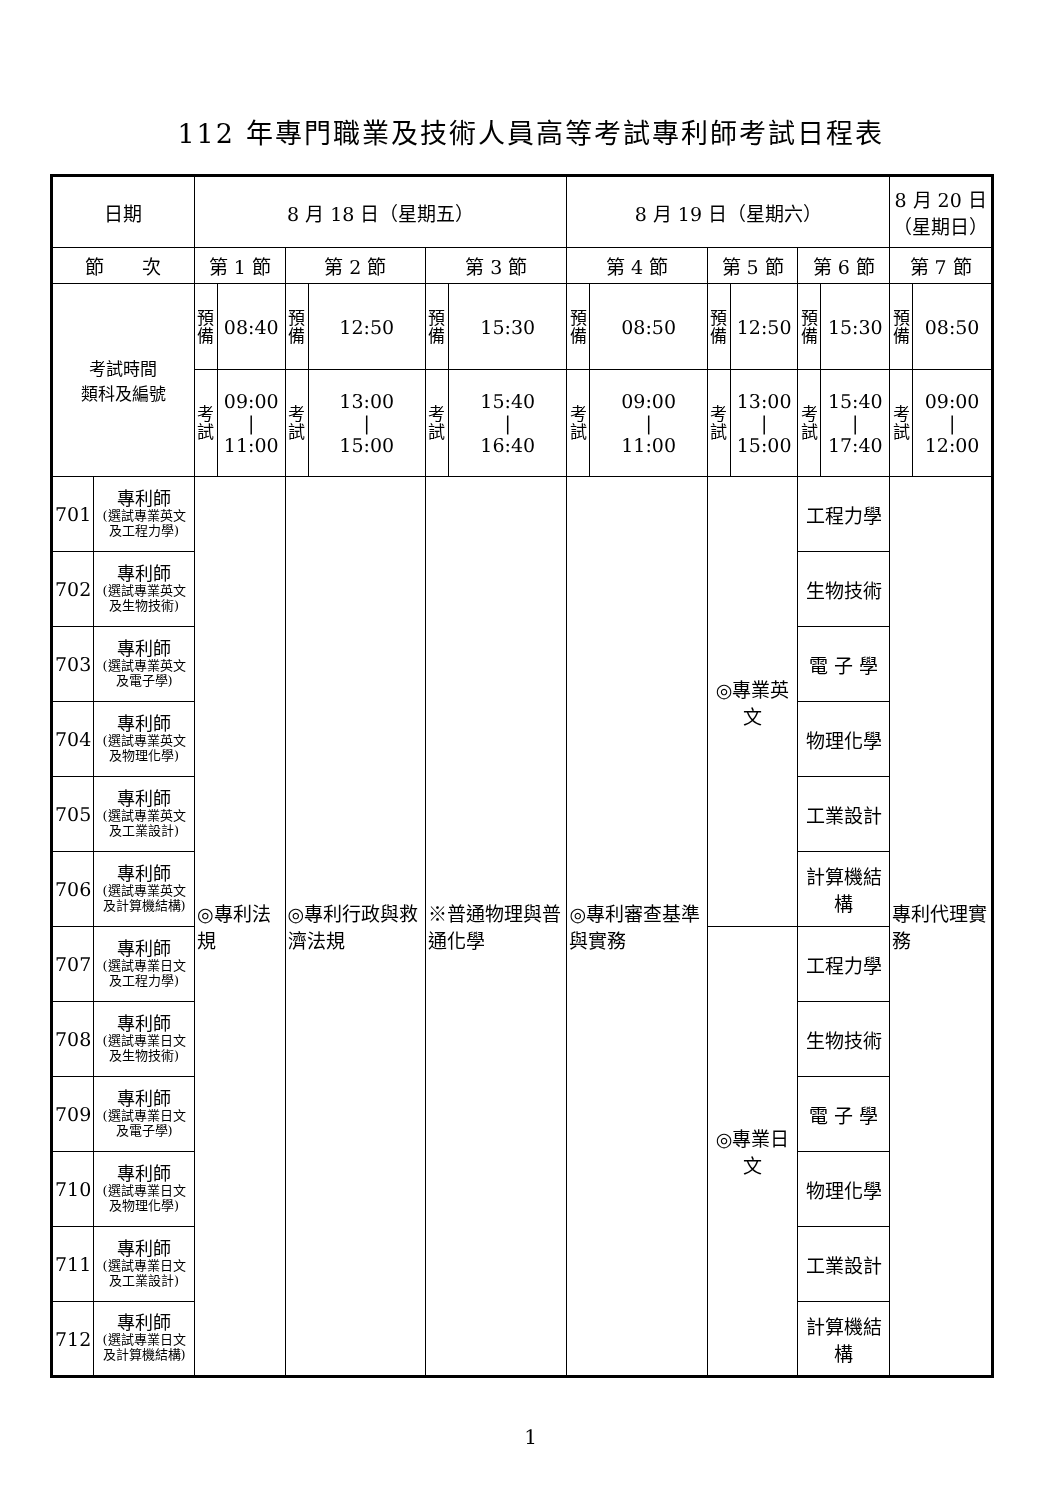112 年專門職業及技術人員高等考試專利師考試日程表
| 日期 | | 8 月 18 日（星期五） | | | | | | 8 月 19 日（星期六） | | | | | | 8 月 20 日 （星期日） | |
| --- | --- | --- | --- | --- | --- | --- | --- | --- | --- | --- | --- | --- | --- | --- | --- |
| 節 次 | | 第 1 節 | | 第 2 節 | | 第 3 節 | | 第 4 節 | | 第 5 節 | | 第 6 節 | | 第 7 節 | |
| 考試時間 類科及編號 | | 預備 | 08:40 | 預備 | 12:50 | 預備 | 15:30 | 預備 | 08:50 | 預備 | 12:50 | 預備 | 15:30 | 預備 | 08:50 |
| | | 考試 | 09:00 / 11:00 | 考試 | 13:00 / 15:00 | 考試 | 15:40 / 16:40 | 考試 | 09:00 / 11:00 | 考試 | 13:00 / 15:00 | 考試 | 15:40 / 17:40 | 考試 | 09:00 / 12:00 |
| 701 | 專利師 (選試專業英文及工程力學) | ◎專利法規 | | ◎專利行政與救濟法規 | | ※普通物理與普通化學 | | ◎專利審查基準與實務 | | ◎專業英文 | | 工程力學 | | 專利代理實務 | |
| 702 | 專利師 (選試專業英文及生物技術) | | | | | | | | | | | 生物技術 | | | |
| 703 | 專利師 (選試專業英文及電子學) | | | | | | | | | | | 電 子 學 | | | |
| 704 | 專利師 (選試專業英文及物理化學) | | | | | | | | | | | 物理化學 | | | |
| 705 | 專利師 (選試專業英文及工業設計) | | | | | | | | | | | 工業設計 | | | |
| 706 | 專利師 (選試專業英文及計算機結構) | | | | | | | | | | | 計算機結構 | | | |
| 707 | 專利師 (選試專業日文及工程力學) | | | | | | | | | ◎專業日文 | | 工程力學 | | | |
| 708 | 專利師 (選試專業日文及生物技術) | | | | | | | | | | | 生物技術 | | | |
| 709 | 專利師 (選試專業日文及電子學) | | | | | | | | | | | 電 子 學 | | | |
| 710 | 專利師 (選試專業日文及物理化學) | | | | | | | | | | | 物理化學 | | | |
| 711 | 專利師 (選試專業日文及工業設計) | | | | | | | | | | | 工業設計 | | | |
| 712 | 專利師 (選試專業日文及計算機結構) | | | | | | | | | | | 計算機結構 | | | |
1